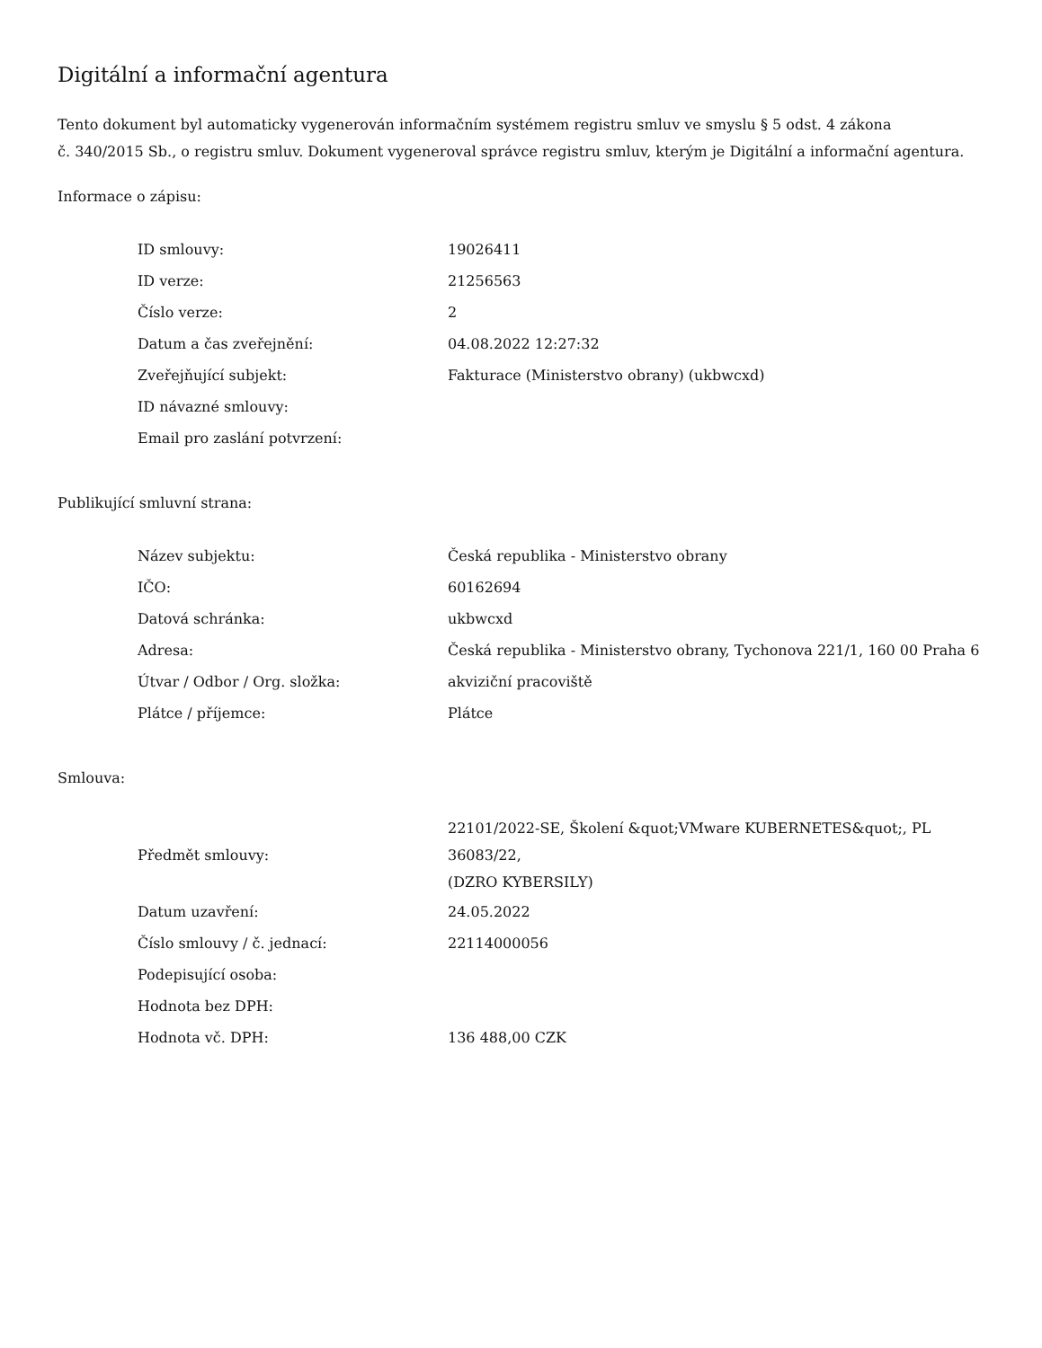Digitální a informační agentura
Tento dokument byl automaticky vygenerován informačním systémem registru smluv ve smyslu § 5 odst. 4 zákona
č. 340/2015 Sb., o registru smluv. Dokument vygeneroval správce registru smluv, kterým je Digitální a informační agentura.
Informace o zápisu:
| ID smlouvy: | 19026411 |
| ID verze: | 21256563 |
| Číslo verze: | 2 |
| Datum a čas zveřejnění: | 04.08.2022 12:27:32 |
| Zveřejňující subjekt: | Fakturace (Ministerstvo obrany) (ukbwcxd) |
| ID návazné smlouvy: | |
| Email pro zaslání potvrzení: | |
Publikující smluvní strana:
| Název subjektu: | Česká republika - Ministerstvo obrany |
| IČO: | 60162694 |
| Datová schránka: | ukbwcxd |
| Adresa: | Česká republika - Ministerstvo obrany, Tychonova 221/1, 160 00 Praha 6 |
| Útvar / Odbor / Org. složka: | akviziční pracoviště |
| Plátce / příjemce: | Plátce |
Smlouva:
| Předmět smlouvy: | 22101/2022-SE, Školení &quot;VMware KUBERNETES&quot;, PL 36083/22, (DZRO KYBERSILY) |
| Datum uzavření: | 24.05.2022 |
| Číslo smlouvy / č. jednací: | 22114000056 |
| Podepisující osoba: | |
| Hodnota bez DPH: | |
| Hodnota vč. DPH: | 136 488,00 CZK |